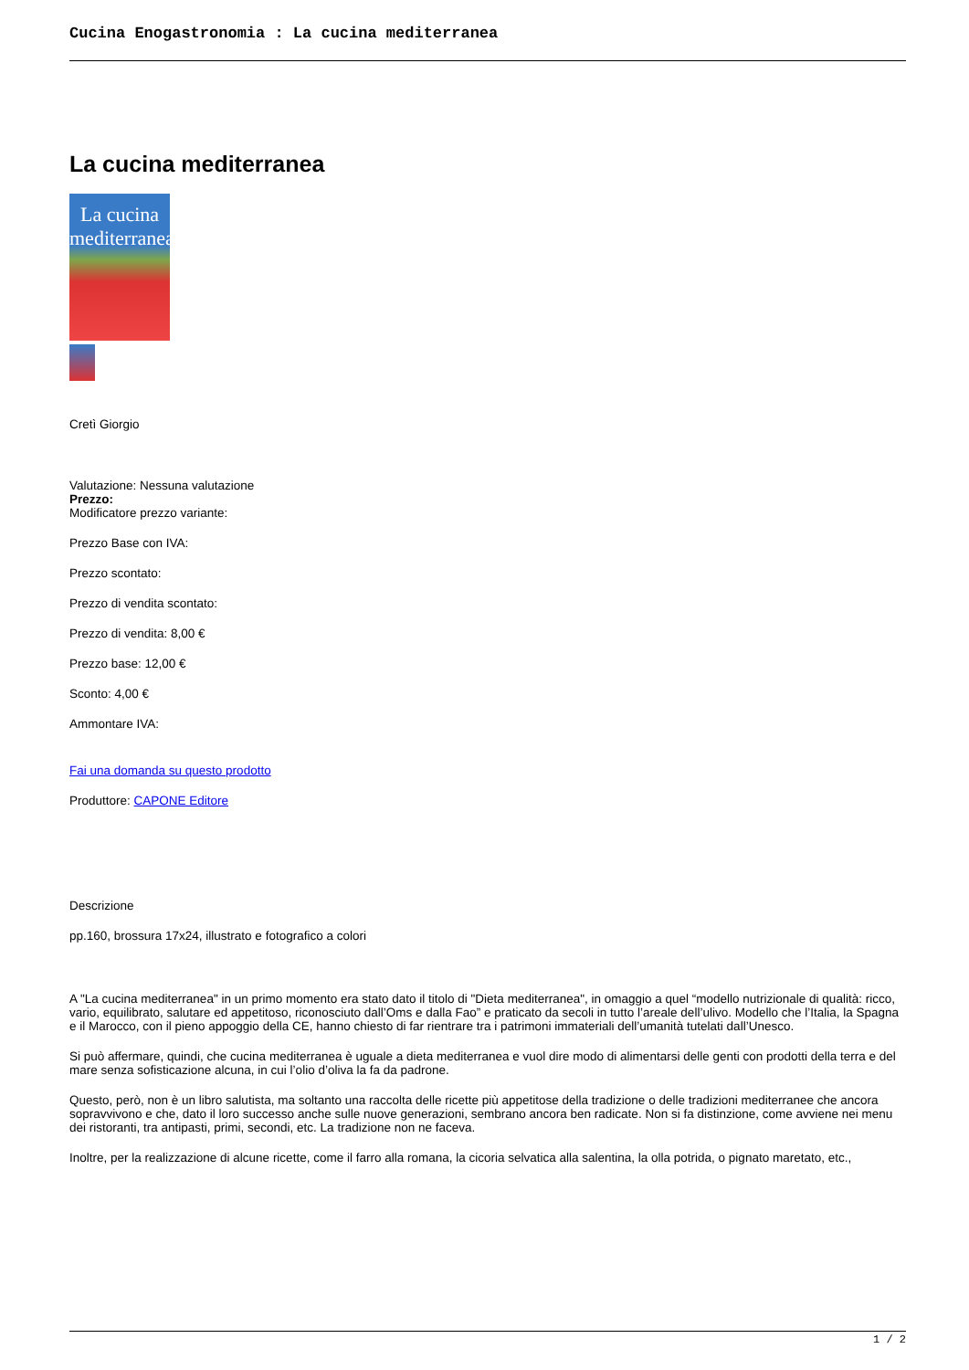Cucina Enogastronomia : La cucina mediterranea
La cucina mediterranea
La cucina mediterranea
Cretì Giorgio
Valutazione: Nessuna valutazione
Prezzo:
Modificatore prezzo variante:
Prezzo Base con IVA:
Prezzo scontato:
Prezzo di vendita scontato:
Prezzo di vendita: 8,00 €
Prezzo base: 12,00 €
Sconto: 4,00 €
Ammontare IVA:
Fai una domanda su questo prodotto
Produttore: CAPONE Editore
Descrizione
pp.160, brossura 17x24, illustrato e fotografico a colori
A "La cucina mediterranea" in un primo momento era stato dato il titolo di "Dieta mediterranea", in omaggio a quel “modello nutrizionale di qualità: ricco, vario, equilibrato, salutare ed appetitoso, riconosciuto dall’Oms e dalla Fao” e praticato da secoli in tutto l’areale dell’ulivo. Modello che l’Italia, la Spagna e il Marocco, con il pieno appoggio della CE, hanno chiesto di far rientrare tra i patrimoni immateriali dell’umanità tutelati dall’Unesco.
Si può affermare, quindi, che cucina mediterranea è uguale a dieta mediterranea e vuol dire modo di alimentarsi delle genti con prodotti della terra e del mare senza sofisticazione alcuna, in cui l’olio d’oliva la fa da padrone.
Questo, però, non è un libro salutista, ma soltanto una raccolta delle ricette più appetitose della tradizione o delle tradizioni mediterranee che ancora sopravvivono e che, dato il loro successo anche sulle nuove generazioni, sembrano ancora ben radicate. Non si fa distinzione, come avviene nei menu dei ristoranti, tra antipasti, primi, secondi, etc. La tradizione non ne faceva.
Inoltre, per la realizzazione di alcune ricette, come il farro alla romana, la cicoria selvatica alla salentina, la olla potrida, o pignato maretato, etc.,
1 / 2